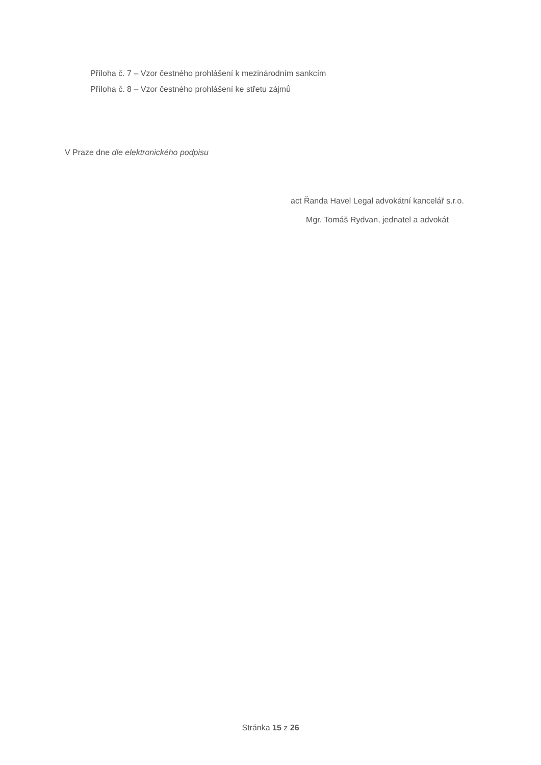Příloha č. 7 – Vzor čestného prohlášení k mezinárodním sankcím
Příloha č. 8 – Vzor čestného prohlášení ke střetu zájmů
V Praze dne dle elektronického podpisu
act Řanda Havel Legal advokátní kancelář s.r.o.
Mgr. Tomáš Rydvan, jednatel a advokát
Stránka 15 z 26